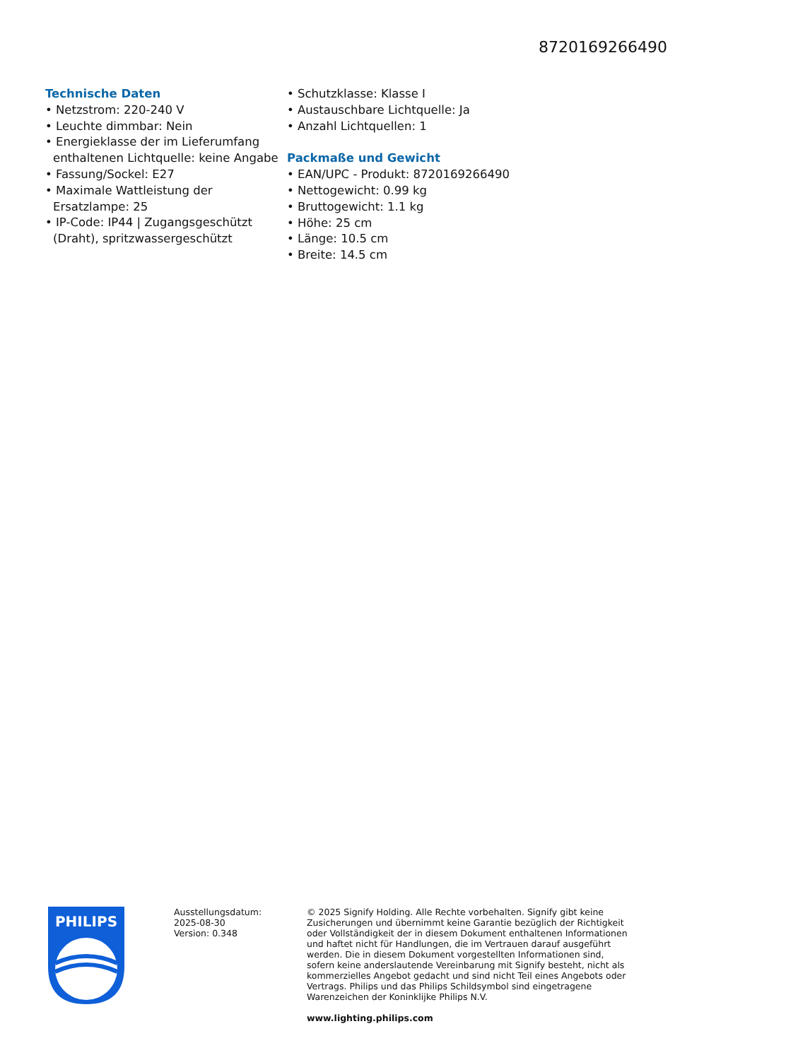8720169266490
Technische Daten
• Netzstrom: 220-240 V
• Leuchte dimmbar: Nein
• Energieklasse der im Lieferumfang enthaltenen Lichtquelle: keine Angabe
• Fassung/Sockel: E27
• Maximale Wattleistung der Ersatzlampe: 25
• IP-Code: IP44 | Zugangsgeschützt (Draht), spritzwassergeschützt
• Schutzklasse: Klasse I
• Austauschbare Lichtquelle: Ja
• Anzahl Lichtquellen: 1
Packmaße und Gewicht
• EAN/UPC - Produkt: 8720169266490
• Nettogewicht: 0.99 kg
• Bruttogewicht: 1.1 kg
• Höhe: 25 cm
• Länge: 10.5 cm
• Breite: 14.5 cm
PHILIPS
Ausstellungsdatum:
2025-08-30
Version: 0.348
© 2025 Signify Holding. Alle Rechte vorbehalten. Signify gibt keine Zusicherungen und übernimmt keine Garantie bezüglich der Richtigkeit oder Vollständigkeit der in diesem Dokument enthaltenen Informationen und haftet nicht für Handlungen, die im Vertrauen darauf ausgeführt werden. Die in diesem Dokument vorgestellten Informationen sind, sofern keine anderslautende Vereinbarung mit Signify besteht, nicht als kommerzielles Angebot gedacht und sind nicht Teil eines Angebots oder Vertrags. Philips und das Philips Schildsymbol sind eingetragene Warenzeichen der Koninklijke Philips N.V.
www.lighting.philips.com